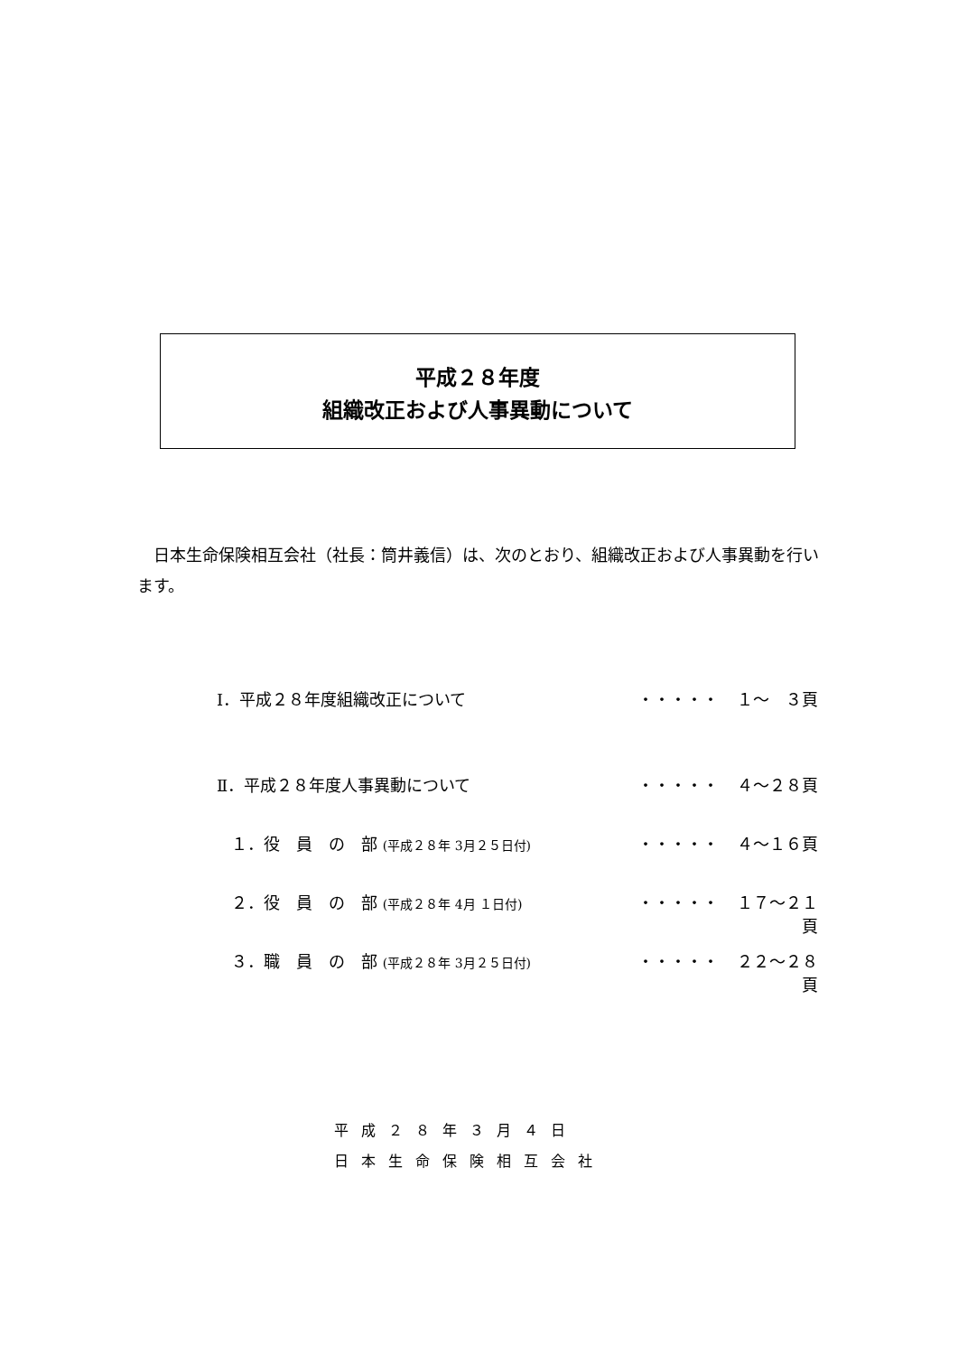平成２８年度
組織改正および人事異動について
　日本生命保険相互会社（社長：筒井義信）は、次のとおり、組織改正および人事異動を行います。
Ⅰ．平成２８年度組織改正について ・・・・・ １～　３頁
Ⅱ．平成２８年度人事異動について ・・・・・ ４～２８頁
１．役　員　の　部 (平成２８年 3月２５日付) ・・・・・ ４～１６頁
２．役　員　の　部 (平成２８年 4月 １日付) ・・・・・ １７～２１頁
３．職　員　の　部 (平成２８年 3月２５日付) ・・・・・ ２２～２８頁
平成２８年３月４日
日本生命保険相互会社